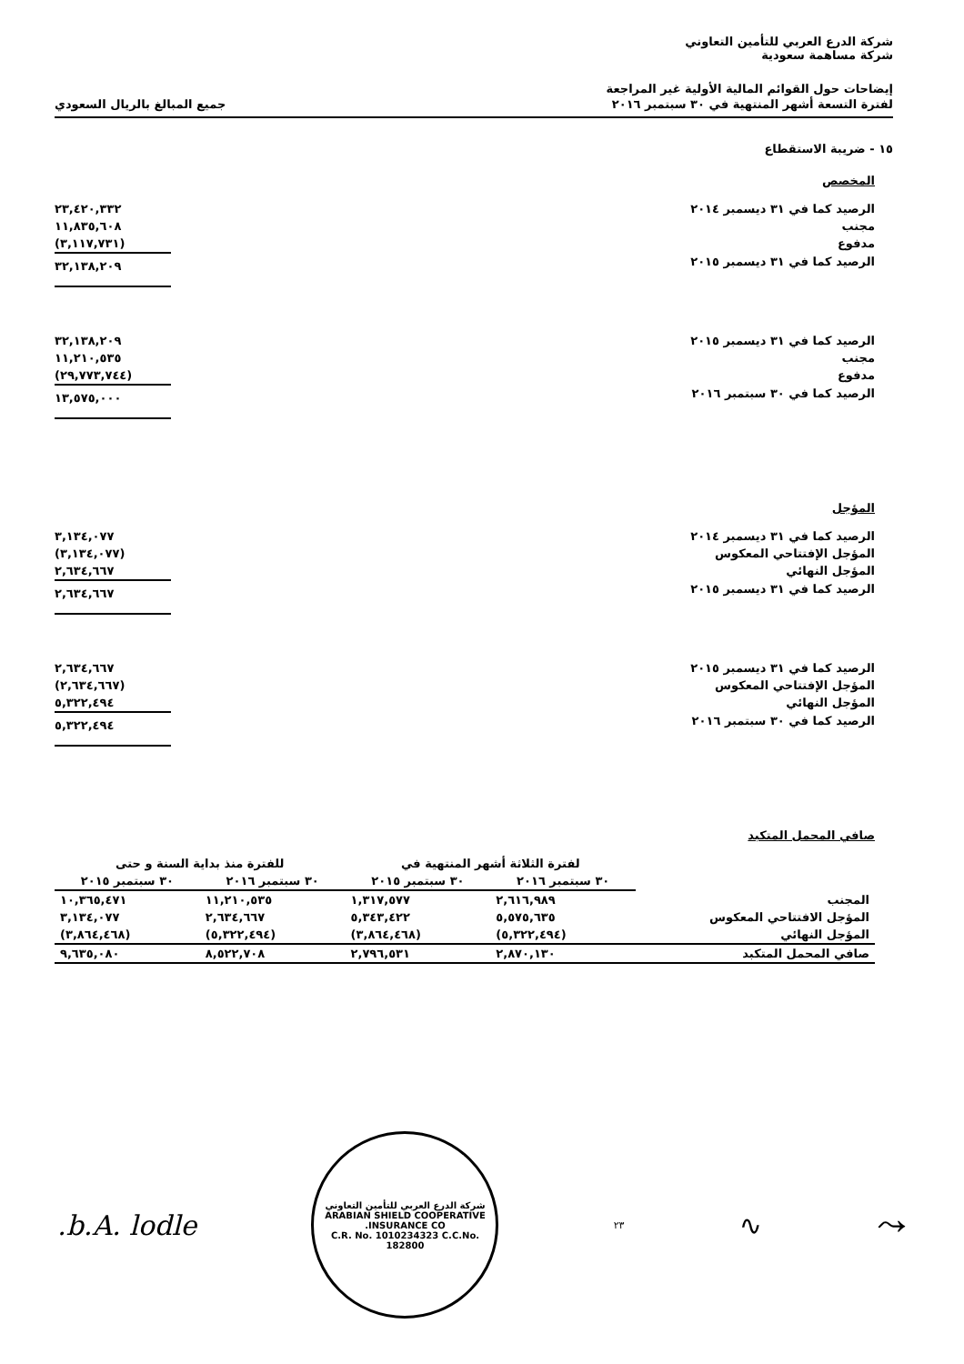شركة الدرع العربي للتأمين التعاوني
شركة مساهمة سعودية
إيضاحات حول القوائم المالية الأولية غير المراجعة
لفترة التسعة أشهر المنتهية في ٣٠ سبتمبر ٢٠١٦
جميع المبالغ بالريال السعودي
١٥ - ضريبة الاستقطاع
المخصص
| الرصيد كما في ٣١ ديسمبر ٢٠١٤ | ٢٣,٤٢٠,٣٣٢ |
| مجنب | ١١,٨٣٥,٦٠٨ |
| مدفوع | (٣,١١٧,٧٣١) |
| الرصيد كما في ٣١ ديسمبر ٢٠١٥ | ٣٢,١٣٨,٢٠٩ |
| الرصيد كما في ٣١ ديسمبر ٢٠١٥ | ٣٢,١٣٨,٢٠٩ |
| مجنب | ١١,٢١٠,٥٣٥ |
| مدفوع | (٢٩,٧٧٣,٧٤٤) |
| الرصيد كما في ٣٠ سبتمبر ٢٠١٦ | ١٣,٥٧٥,٠٠٠ |
المؤجل
| الرصيد كما في ٣١ ديسمبر ٢٠١٤ | ٣,١٣٤,٠٧٧ |
| المؤجل الإفتتاحي المعكوس | (٣,١٣٤,٠٧٧) |
| المؤجل النهائي | ٢,٦٣٤,٦٦٧ |
| الرصيد كما في ٣١ ديسمبر ٢٠١٥ | ٢,٦٣٤,٦٦٧ |
| الرصيد كما في ٣١ ديسمبر ٢٠١٥ | ٢,٦٣٤,٦٦٧ |
| المؤجل الإفتتاحي المعكوس | (٢,٦٣٤,٦٦٧) |
| المؤجل النهائي | ٥,٣٢٢,٤٩٤ |
| الرصيد كما في ٣٠ سبتمبر ٢٠١٦ | ٥,٣٢٢,٤٩٤ |
صافي المحمل المتكبد
| | لفترة الثلاثة أشهر المنتهية في | | للفترة منذ بداية السنة و حتى | |
| --- | --- | --- | --- | --- |
| | ٣٠ سبتمبر ٢٠١٦ | ٣٠ سبتمبر ٢٠١٥ | ٣٠ سبتمبر ٢٠١٦ | ٣٠ سبتمبر ٢٠١٥ |
| المجنب | ٢,٦١٦,٩٨٩ | ١,٣١٧,٥٧٧ | ١١,٢١٠,٥٣٥ | ١٠,٣٦٥,٤٧١ |
| المؤجل الافتتاحي المعكوس | ٥,٥٧٥,٦٣٥ | ٥,٣٤٣,٤٢٢ | ٢,٦٣٤,٦٦٧ | ٣,١٣٤,٠٧٧ |
| المؤجل النهائي | (٥,٣٢٢,٤٩٤) | (٣,٨٦٤,٤٦٨) | (٥,٣٢٢,٤٩٤) | (٣,٨٦٤,٤٦٨) |
| صافي المحمل المتكبد | ٢,٨٧٠,١٣٠ | ٢,٧٩٦,٥٣١ | ٨,٥٢٢,٧٠٨ | ٩,٦٣٥,٠٨٠ |
⤳ ∿ ٢٣
شركة الدرع العربي للتأمين التعاوني
ARABIAN SHIELD COOPERATIVE INSURANCE CO.
C.R. No. 1010234323 C.C.No. 182800
b.A. lodle.